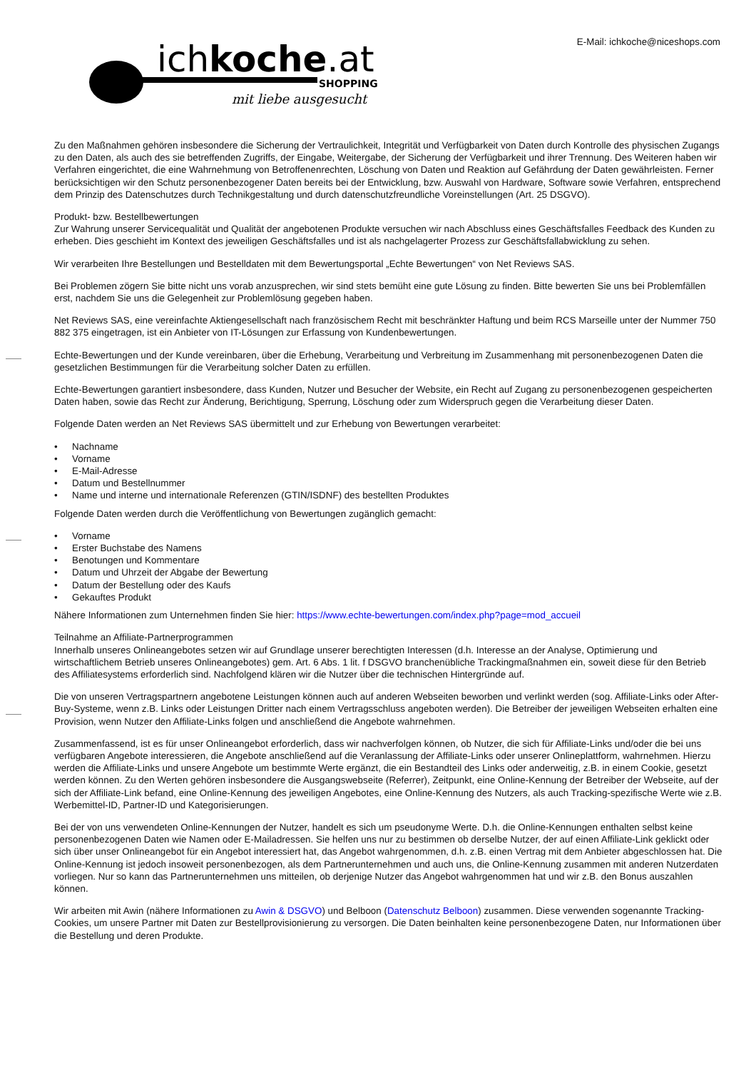ichkoche.at
SHOPPING
mit liebe ausgesucht
E-Mail: ichkoche@niceshops.com
Zu den Maßnahmen gehören insbesondere die Sicherung der Vertraulichkeit, Integrität und Verfügbarkeit von Daten durch Kontrolle des physischen Zugangs zu den Daten, als auch des sie betreffenden Zugriffs, der Eingabe, Weitergabe, der Sicherung der Verfügbarkeit und ihrer Trennung. Des Weiteren haben wir Verfahren eingerichtet, die eine Wahrnehmung von Betroffenenrechten, Löschung von Daten und Reaktion auf Gefährdung der Daten gewährleisten. Ferner berücksichtigen wir den Schutz personenbezogener Daten bereits bei der Entwicklung, bzw. Auswahl von Hardware, Software sowie Verfahren, entsprechend dem Prinzip des Datenschutzes durch Technikgestaltung und durch datenschutzfreundliche Voreinstellungen (Art. 25 DSGVO).
Produkt- bzw. Bestellbewertungen
Zur Wahrung unserer Servicequalität und Qualität der angebotenen Produkte versuchen wir nach Abschluss eines Geschäftsfalles Feedback des Kunden zu erheben. Dies geschieht im Kontext des jeweiligen Geschäftsfalles und ist als nachgelagerter Prozess zur Geschäftsfallabwicklung zu sehen.
Wir verarbeiten Ihre Bestellungen und Bestelldaten mit dem Bewertungsportal „Echte Bewertungen“ von Net Reviews SAS.
Bei Problemen zögern Sie bitte nicht uns vorab anzusprechen, wir sind stets bemüht eine gute Lösung zu finden. Bitte bewerten Sie uns bei Problemfällen erst, nachdem Sie uns die Gelegenheit zur Problemlösung gegeben haben.
Net Reviews SAS, eine vereinfachte Aktiengesellschaft nach französischem Recht mit beschränkter Haftung und beim RCS Marseille unter der Nummer 750 882 375 eingetragen, ist ein Anbieter von IT-Lösungen zur Erfassung von Kundenbewertungen.
Echte-Bewertungen und der Kunde vereinbaren, über die Erhebung, Verarbeitung und Verbreitung im Zusammenhang mit personenbezogenen Daten die gesetzlichen Bestimmungen für die Verarbeitung solcher Daten zu erfüllen.
Echte-Bewertungen garantiert insbesondere, dass Kunden, Nutzer und Besucher der Website, ein Recht auf Zugang zu personenbezogenen gespeicherten Daten haben, sowie das Recht zur Änderung, Berichtigung, Sperrung, Löschung oder zum Widerspruch gegen die Verarbeitung dieser Daten.
Folgende Daten werden an Net Reviews SAS übermittelt und zur Erhebung von Bewertungen verarbeitet:
• Nachname
• Vorname
• E-Mail-Adresse
• Datum und Bestellnummer
• Name und interne und internationale Referenzen (GTIN/ISDNF) des bestellten Produktes
Folgende Daten werden durch die Veröffentlichung von Bewertungen zugänglich gemacht:
• Vorname
• Erster Buchstabe des Namens
• Benotungen und Kommentare
• Datum und Uhrzeit der Abgabe der Bewertung
• Datum der Bestellung oder des Kaufs
• Gekauftes Produkt
Nähere Informationen zum Unternehmen finden Sie hier: https://www.echte-bewertungen.com/index.php?page=mod_accueil
Teilnahme an Affiliate-Partnerprogrammen
Innerhalb unseres Onlineangebotes setzen wir auf Grundlage unserer berechtigten Interessen (d.h. Interesse an der Analyse, Optimierung und wirtschaftlichem Betrieb unseres Onlineangebotes) gem. Art. 6 Abs. 1 lit. f DSGVO branchenübliche Trackingmaßnahmen ein, soweit diese für den Betrieb des Affiliatesystems erforderlich sind. Nachfolgend klären wir die Nutzer über die technischen Hintergründe auf.
Die von unseren Vertragspartnern angebotene Leistungen können auch auf anderen Webseiten beworben und verlinkt werden (sog. Affiliate-Links oder After-Buy-Systeme, wenn z.B. Links oder Leistungen Dritter nach einem Vertragsschluss angeboten werden). Die Betreiber der jeweiligen Webseiten erhalten eine Provision, wenn Nutzer den Affiliate-Links folgen und anschließend die Angebote wahrnehmen.
Zusammenfassend, ist es für unser Onlineangebot erforderlich, dass wir nachverfolgen können, ob Nutzer, die sich für Affiliate-Links und/oder die bei uns verfügbaren Angebote interessieren, die Angebote anschließend auf die Veranlassung der Affiliate-Links oder unserer Onlineplattform, wahrnehmen. Hierzu werden die Affiliate-Links und unsere Angebote um bestimmte Werte ergänzt, die ein Bestandteil des Links oder anderweitig, z.B. in einem Cookie, gesetzt werden können. Zu den Werten gehören insbesondere die Ausgangswebseite (Referrer), Zeitpunkt, eine Online-Kennung der Betreiber der Webseite, auf der sich der Affiliate-Link befand, eine Online-Kennung des jeweiligen Angebotes, eine Online-Kennung des Nutzers, als auch Tracking-spezifische Werte wie z.B. Werbemittel-ID, Partner-ID und Kategorisierungen.
Bei der von uns verwendeten Online-Kennungen der Nutzer, handelt es sich um pseudonyme Werte. D.h. die Online-Kennungen enthalten selbst keine personenbezogenen Daten wie Namen oder E-Mailadressen. Sie helfen uns nur zu bestimmen ob derselbe Nutzer, der auf einen Affiliate-Link geklickt oder sich über unser Onlineangebot für ein Angebot interessiert hat, das Angebot wahrgenommen, d.h. z.B. einen Vertrag mit dem Anbieter abgeschlossen hat. Die Online-Kennung ist jedoch insoweit personenbezogen, als dem Partnerunternehmen und auch uns, die Online-Kennung zusammen mit anderen Nutzerdaten vorliegen. Nur so kann das Partnerunternehmen uns mitteilen, ob derjenige Nutzer das Angebot wahrgenommen hat und wir z.B. den Bonus auszahlen können.
Wir arbeiten mit Awin (nähere Informationen zu Awin & DSGVO) und Belboon (Datenschutz Belboon) zusammen. Diese verwenden sogenannte Tracking-Cookies, um unsere Partner mit Daten zur Bestellprovisionierung zu versorgen. Die Daten beinhalten keine personenbezogene Daten, nur Informationen über die Bestellung und deren Produkte.